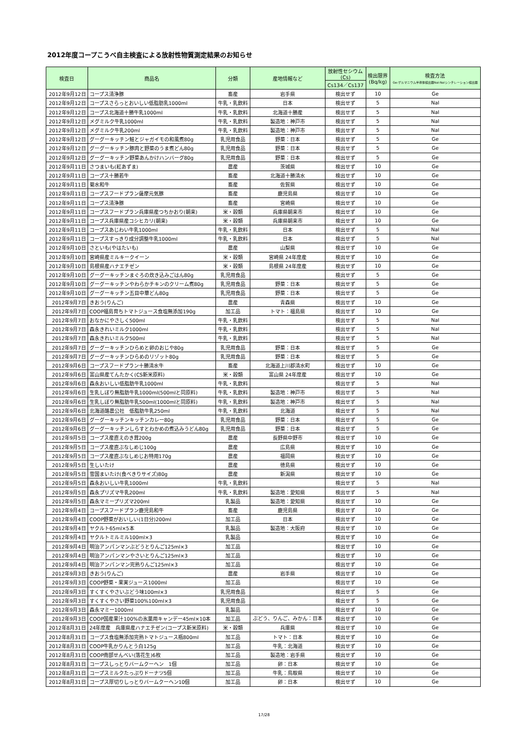2012年度コープこうべ自主検査による放射性物質測定結果のお知らせ
| 検査日 | 商品名 | 分類 | 産地情報など | 放射性セシウム (Cs) | 検出限界 (Bq/kg) | 検査方法 Ge:ゲルマニウム半導体検出器NaI:NaIシンチレーション検出器 |
| --- | --- | --- | --- | --- | --- | --- |
| | | | | Cs134／Cs137 | | |
| 2012年9月12日 | コープス清浄豚 | 畜産 | 岩手県 | 検出せず | 10 | Ge |
| 2012年9月12日 | コープスさらっとおいしい低脂肪乳1000ml | 牛乳・乳飲料 | 日本 | 検出せず | 5 | NaI |
| 2012年9月12日 | コープス北海道十勝牛乳1000ml | 牛乳・乳飲料 | 北海道十勝産 | 検出せず | 5 | NaI |
| 2012年9月12日 | メグミルク牛乳1000ml | 牛乳・乳飲料 | 製造地：神戸市 | 検出せず | 5 | NaI |
| 2012年9月12日 | メグミルク牛乳200ml | 牛乳・乳飲料 | 製造地：神戸市 | 検出せず | 5 | NaI |
| 2012年9月12日 | グーグーキッチン鮭とジャガイモの和風煮80g | 乳児用食品 | 野菜：日本 | 検出せず | 5 | Ge |
| 2012年9月12日 | グーグーキッチン豚肉と野菜のうま煮どん80g | 乳児用食品 | 野菜：日本 | 検出せず | 5 | Ge |
| 2012年9月12日 | グーグーキッチン野菜あんかけハンバーグ80g | 乳児用食品 | 野菜：日本 | 検出せず | 5 | Ge |
| 2012年9月11日 | さつまいも(紅あずま) | 農産 | 茨城県 | 検出せず | 10 | Ge |
| 2012年9月11日 | コープス十勝若牛 | 畜産 | 北海道十勝清水 | 検出せず | 10 | Ge |
| 2012年9月11日 | 菊水和牛 | 畜産 | 佐賀県 | 検出せず | 10 | Ge |
| 2012年9月11日 | コープスフードプラン薩摩元気豚 | 畜産 | 鹿児島県 | 検出せず | 10 | Ge |
| 2012年9月11日 | コープス清浄豚 | 畜産 | 宮崎県 | 検出せず | 10 | Ge |
| 2012年9月11日 | コープスフードプラン兵庫県産つちかおり(朝来) | 米・穀類 | 兵庫県朝来市 | 検出せず | 10 | Ge |
| 2012年9月11日 | コープス兵庫県産コシヒカリ(朝来) | 米・穀類 | 兵庫県朝来市 | 検出せず | 10 | Ge |
| 2012年9月11日 | コープスあじわい牛乳1000ml | 牛乳・乳飲料 | 日本 | 検出せず | 5 | NaI |
| 2012年9月11日 | コープスすっきり成分調整牛乳1000ml | 牛乳・乳飲料 | 日本 | 検出せず | 5 | NaI |
| 2012年9月10日 | さといも(やはたいも) | 農産 | 山梨県 | 検出せず | 10 | Ge |
| 2012年9月10日 | 宮崎県産ミルキークイーン | 米・穀類 | 宮崎県 24年度産 | 検出せず | 10 | Ge |
| 2012年9月10日 | 島根県産ハナエチゼン | 米・穀類 | 島根県 24年度産 | 検出せず | 10 | Ge |
| 2012年9月10日 | グーグーキッチンまぐろの炊き込みごはん80g | 乳児用食品 | | 検出せず | 5 | Ge |
| 2012年9月10日 | グーグーキッチンやわらかチキンのクリーム煮80g | 乳児用食品 | 野菜：日本 | 検出せず | 5 | Ge |
| 2012年9月10日 | グーグーキッチン五目中華どん80g | 乳児用食品 | 野菜：日本 | 検出せず | 5 | Ge |
| 2012年9月7日 | きおう(りんご) | 農産 | 青森県 | 検出せず | 10 | Ge |
| 2012年9月7日 | COOP福島育ちトマトジュース食塩無添加190g | 加工品 | トマト：福島県 | 検出せず | 10 | Ge |
| 2012年9月7日 | おなかにやさしく500ml | 牛乳・乳飲料 | | 検出せず | 5 | NaI |
| 2012年9月7日 | 森永きれいミルク1000ml | 牛乳・乳飲料 | | 検出せず | 5 | NaI |
| 2012年9月7日 | 森永きれいミルク500ml | 牛乳・乳飲料 | | 検出せず | 5 | NaI |
| 2012年9月7日 | グーグーキッチンひらめと卵のおじや80g | 乳児用食品 | 野菜：日本 | 検出せず | 5 | Ge |
| 2012年9月7日 | グーグーキッチンひらめのリゾット80g | 乳児用食品 | 野菜：日本 | 検出せず | 5 | Ge |
| 2012年9月6日 | コープスフードプラン十勝清水牛 | 畜産 | 北海道上川郡清水町 | 検出せず | 10 | Ge |
| 2012年9月6日 | 富山県産てんたかく(CS新米原料) | 米・穀類 | 富山県 24年度産 | 検出せず | 10 | Ge |
| 2012年9月6日 | 森永おいしい低脂肪牛乳1000ml | 牛乳・乳飲料 | | 検出せず | 5 | NaI |
| 2012年9月6日 | 生乳しぼり無脂肪牛乳1000ml(500mlと同原料) | 牛乳・乳飲料 | 製造地：神戸市 | 検出せず | 5 | NaI |
| 2012年9月6日 | 生乳しぼり無脂肪牛乳500ml(1000mlと同原料) | 牛乳・乳飲料 | 製造地：神戸市 | 検出せず | 5 | NaI |
| 2012年9月6日 | 北海道酪農公社 低脂肪牛乳250ml | 牛乳・乳飲料 | 北海道 | 検出せず | 5 | NaI |
| 2012年9月6日 | グーグーキッチンキッチンカレー80g | 乳児用食品 | 野菜：日本 | 検出せず | 5 | Ge |
| 2012年9月6日 | グーグーキッチンしらすとわかめの煮込みうどん80g | 乳児用食品 | 野菜：日本 | 検出せず | 5 | Ge |
| 2012年9月5日 | コープス産直えのき茸200g | 農産 | 長野県中野市 | 検出せず | 10 | Ge |
| 2012年9月5日 | コープス産直ぶなしめじ100g | 農産 | 広島県 | 検出せず | 10 | Ge |
| 2012年9月5日 | コープス産直ぶなしめじお特用170g | 農産 | 福岡県 | 検出せず | 10 | Ge |
| 2012年9月5日 | 生しいたけ | 農産 | 徳島県 | 検出せず | 10 | Ge |
| 2012年9月5日 | 雪国まいたけ(食べきりサイズ)80g | 農産 | 新潟県 | 検出せず | 10 | Ge |
| 2012年9月5日 | 森永おいしい牛乳1000ml | 牛乳・乳飲料 | | 検出せず | 5 | NaI |
| 2012年9月5日 | 森永プリズマ牛乳200ml | 牛乳・乳飲料 | 製造地：愛知県 | 検出せず | 5 | NaI |
| 2012年9月5日 | 森永マミープリズマ200ml | 乳製品 | 製造地：愛知県 | 検出せず | 10 | Ge |
| 2012年9月4日 | コープスフードプラン鹿児島和牛 | 畜産 | 鹿児島県 | 検出せず | 10 | Ge |
| 2012年9月4日 | COOP野菜がおいしい(1日分)200ml | 加工品 | 日本 | 検出せず | 10 | Ge |
| 2012年9月4日 | ヤクルト65ml×5本 | 乳製品 | 製造地：大阪府 | 検出せず | 10 | Ge |
| 2012年9月4日 | ヤクルトミルミル100ml×3 | 乳製品 | | 検出せず | 10 | Ge |
| 2012年9月4日 | 明治アンパンマンぶどうとりんご125ml×3 | 加工品 | | 検出せず | 10 | Ge |
| 2012年9月4日 | 明治アンパンマンやさいとりんご125ml×3 | 加工品 | | 検出せず | 10 | Ge |
| 2012年9月4日 | 明治アンパンマン完熟りんご125ml×3 | 加工品 | | 検出せず | 10 | Ge |
| 2012年9月3日 | きおう(りんご) | 農産 | 岩手県 | 検出せず | 10 | Ge |
| 2012年9月3日 | COOP野菜・果実ジュース1000ml | 加工品 | | 検出せず | 10 | Ge |
| 2012年9月3日 | すくすくやさいぶどう味100ml×3 | 乳児用食品 | | 検出せず | 5 | Ge |
| 2012年9月3日 | すくすくやさい野菜100%100ml×3 | 乳児用食品 | | 検出せず | 5 | Ge |
| 2012年9月3日 | 森永マミー1000ml | 乳製品 | | 検出せず | 10 | Ge |
| 2012年9月3日 | COOP国産果汁100%の氷菓用キャンデー45ml×10本 | 加工品 | ぶどう、りんご、みかん：日本 | 検出せず | 10 | Ge |
| 2012年8月31日 | 24年度産 兵庫県産ハナエチゼン(コープス新米原料) | 米・穀類 | 兵庫県 | 検出せず | 10 | Ge |
| 2012年8月31日 | コープス食塩無添加完熟トマトジュース瓶800ml | 加工品 | トマト：日本 | 検出せず | 10 | Ge |
| 2012年8月31日 | COOP牛乳かりんとう白125g | 加工品 | 牛乳：北海道 | 検出せず | 10 | Ge |
| 2012年8月31日 | COOP南部せんべい(落花生)6枚 | 加工品 | 製造地：岩手県 | 検出せず | 10 | Ge |
| 2012年8月31日 | コープスしっとりバームクーヘン 1個 | 加工品 | 卵：日本 | 検出せず | 10 | Ge |
| 2012年8月31日 | コープスミルクたっぷりドーナツ5個 | 加工品 | 牛乳：鳥取県 | 検出せず | 10 | Ge |
| 2012年8月31日 | コープス厚切りしっとりバームクーヘン10個 | 加工品 | 卵：日本 | 検出せず | 10 | Ge |
17/28